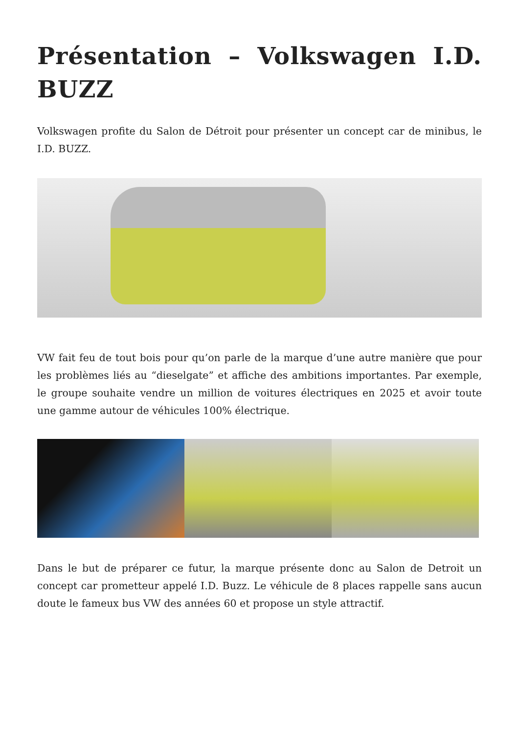Présentation – Volkswagen I.D. BUZZ
Volkswagen profite du Salon de Détroit pour présenter un concept car de minibus, le I.D. BUZZ.
VW fait feu de tout bois pour qu’on parle de la marque d’une autre manière que pour les problèmes liés au “dieselgate” et affiche des ambitions importantes. Par exemple, le groupe souhaite vendre un million de voitures électriques en 2025 et avoir toute une gamme autour de véhicules 100% électrique.
Dans le but de préparer ce futur, la marque présente donc au Salon de Detroit un concept car prometteur appelé I.D. Buzz. Le véhicule de 8 places rappelle sans aucun doute le fameux bus VW des années 60 et propose un style attractif.